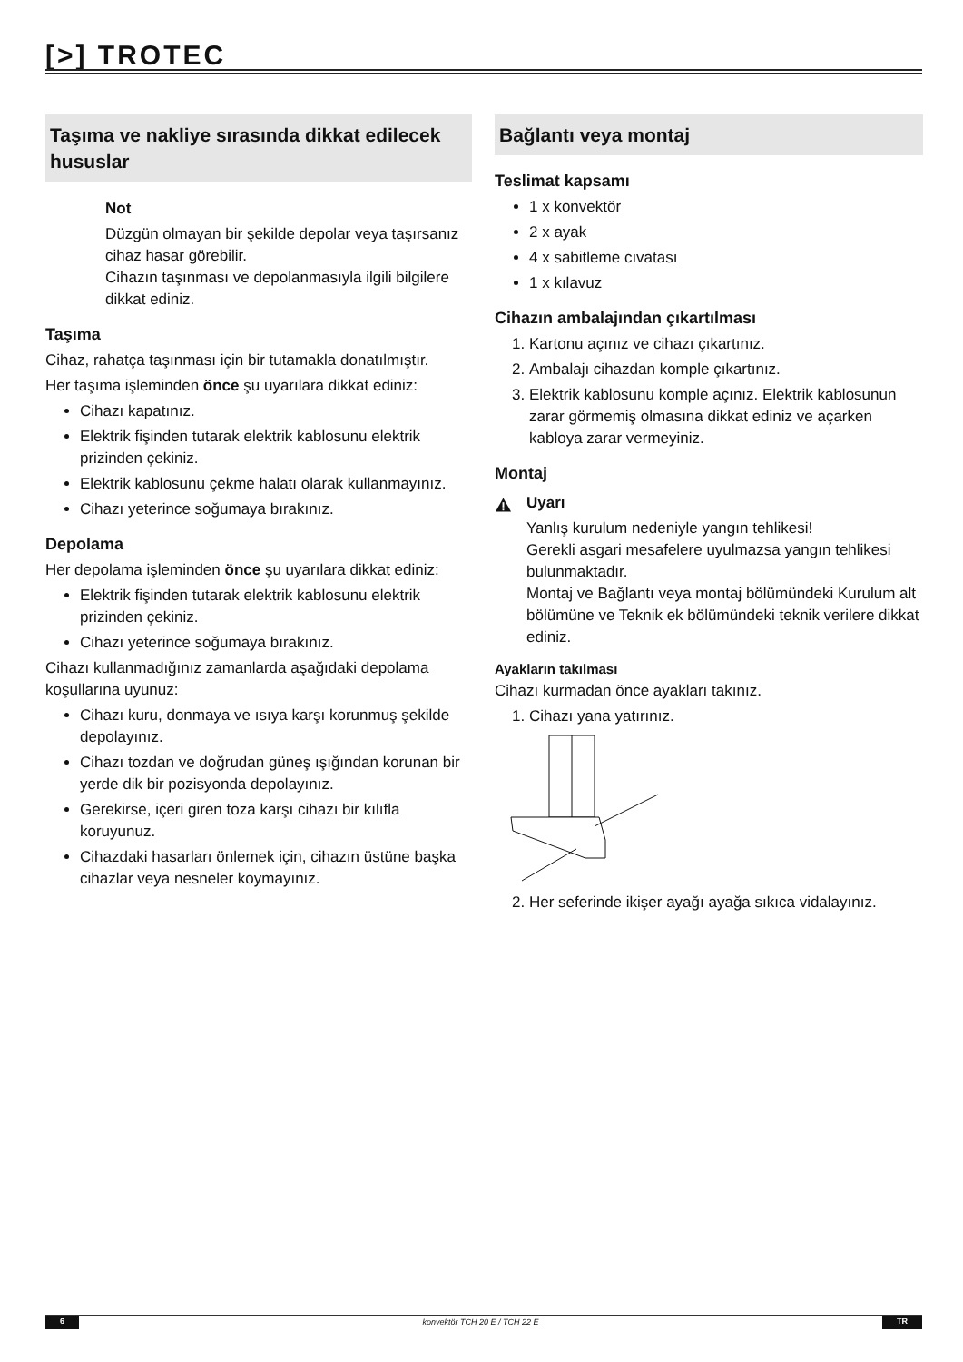[>] TROTEC
Taşıma ve nakliye sırasında dikkat edilecek hususlar
Not
Düzgün olmayan bir şekilde depolar veya taşırsanız cihaz hasar görebilir.
Cihazın taşınması ve depolanmasıyla ilgili bilgilere dikkat ediniz.
Taşıma
Cihaz, rahatça taşınması için bir tutamakla donatılmıştır.
Her taşıma işleminden önce şu uyarılara dikkat ediniz:
Cihazı kapatınız.
Elektrik fişinden tutarak elektrik kablosunu elektrik prizinden çekiniz.
Elektrik kablosunu çekme halatı olarak kullanmayınız.
Cihazı yeterince soğumaya bırakınız.
Depolama
Her depolama işleminden önce şu uyarılara dikkat ediniz:
Elektrik fişinden tutarak elektrik kablosunu elektrik prizinden çekiniz.
Cihazı yeterince soğumaya bırakınız.
Cihazı kullanmadığınız zamanlarda aşağıdaki depolama koşullarına uyunuz:
Cihazı kuru, donmaya ve ısıya karşı korunmuş şekilde depolayınız.
Cihazı tozdan ve doğrudan güneş ışığından korunan bir yerde dik bir pozisyonda depolayınız.
Gerekirse, içeri giren toza karşı cihazı bir kılıfla koruyunuz.
Cihazdaki hasarları önlemek için, cihazın üstüne başka cihazlar veya nesneler koymayınız.
Bağlantı veya montaj
Teslimat kapsamı
1 x konvektör
2 x ayak
4 x sabitleme cıvatası
1 x kılavuz
Cihazın ambalajından çıkartılması
1. Kartonu açınız ve cihazı çıkartınız.
2. Ambalajı cihazdan komple çıkartınız.
3. Elektrik kablosunu komple açınız. Elektrik kablosunun zarar görmemiş olmasına dikkat ediniz ve açarken kabloya zarar vermeyiniz.
Montaj
Uyarı
Yanlış kurulum nedeniyle yangın tehlikesi!
Gerekli asgari mesafelere uyulmazsa yangın tehlikesi bulunmaktadır.
Montaj ve Bağlantı veya montaj bölümündeki Kurulum alt bölümüne ve Teknik ek bölümündeki teknik verilere dikkat ediniz.
Ayakların takılması
Cihazı kurmadan önce ayakları takınız.
1. Cihazı yana yatırınız.
2. Her seferinde ikişer ayağı ayağa sıkıca vidalayınız.
6 konvektör TCH 20 E / TCH 22 E TR